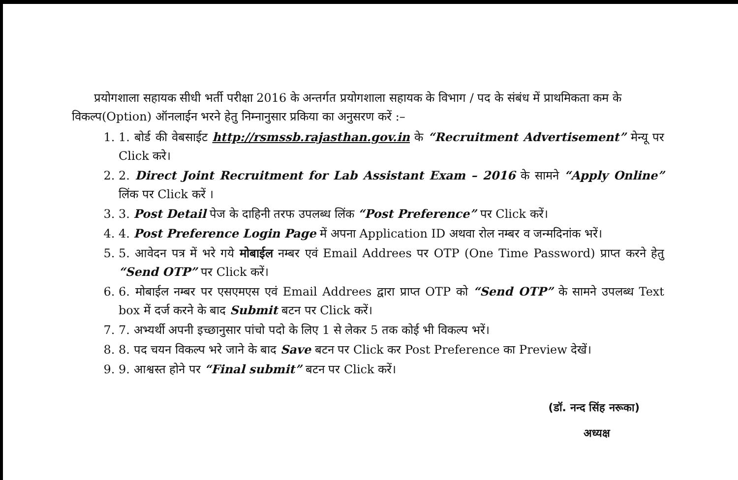प्रयोगशाला सहायक सीधी भर्ती परीक्षा 2016 के अन्तर्गत प्रयोगशाला सहायक के विभाग / पद के संबंध में प्राथमिकता कम के विकल्प(Option) ऑनलाईन भरने हेतु निम्नानुसार प्रकिया का अनुसरण करें :–
1. 1. बोर्ड की वेबसाईट http://rsmssb.rajasthan.gov.in के “Recruitment Advertisement” मेन्यू पर Click करे।
2. 2. Direct Joint Recruitment for Lab Assistant Exam – 2016 के सामने “Apply Online” लिंक पर Click करें ।
3. 3. Post Detail पेज के दाहिनी तरफ उपलब्ध लिंक “Post Preference” पर Click करें।
4. 4. Post Preference Login Page में अपना Application ID अथवा रोल नम्बर व जन्मदिनांक भरें।
5. 5. आवेदन पत्र में भरे गये मोबाईल नम्बर एवं Email Addrees पर OTP (One Time Password) प्राप्त करने हेतु “Send OTP” पर Click करें।
6. 6. मोबाईल नम्बर पर एसएमएस एवं Email Addrees द्वारा प्राप्त OTP को “Send OTP” के सामने उपलब्ध Text box में दर्ज करने के बाद Submit बटन पर Click करें।
7. 7. अभ्यर्थी अपनी इच्छानुसार पांचो पदो के लिए 1 से लेकर 5 तक कोई भी विकल्प भरें।
8. 8. पद चयन विकल्प भरे जाने के बाद Save बटन पर Click कर Post Preference का Preview देखें।
9. 9. आश्वस्त होने पर “Final submit” बटन पर Click करें।
(डॉ. नन्द सिंह नरूका)
अध्यक्ष